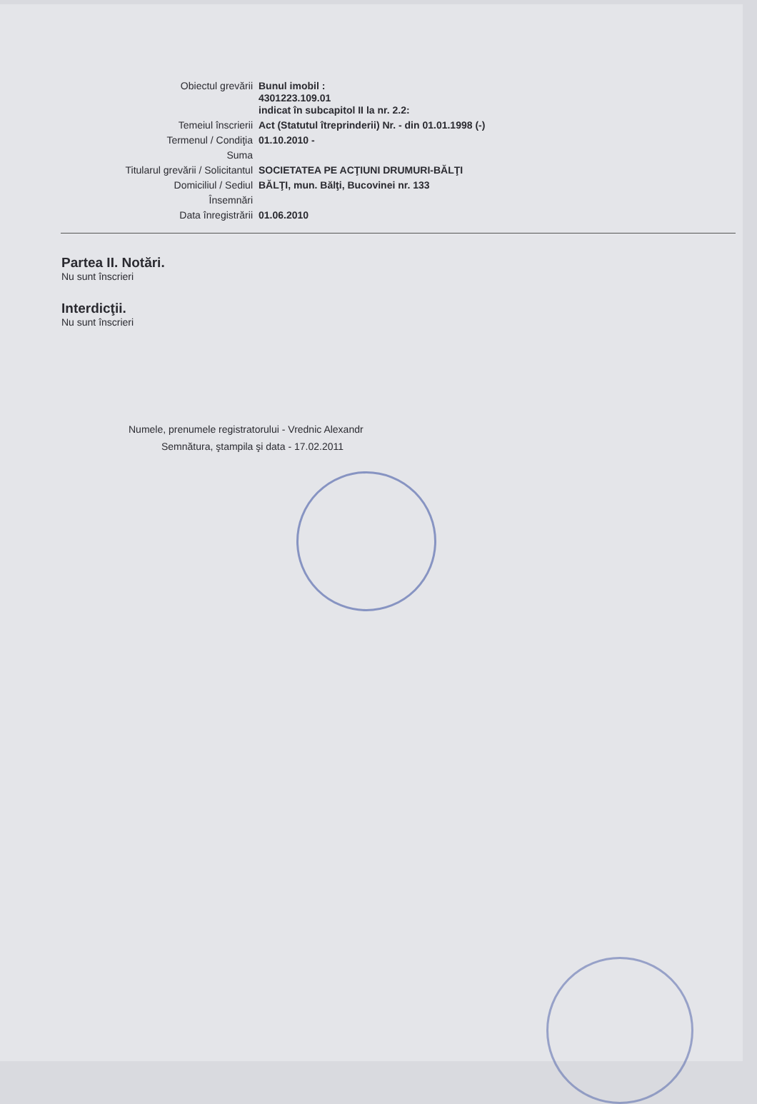| Obiectul grevării | Bunul imobil : 4301223.109.01 indicat în subcapitol II la nr. 2.2: |
| Temeiul înscrierii | Act (Statutul îtreprinderii) Nr. - din 01.01.1998 (-) |
| Termenul / Condiţia | 01.10.2010 - |
| Suma | |
| Titularul grevării / Solicitantul | SOCIETATEA PE ACŢIUNI DRUMURI-BĂLŢI |
| Domiciliul / Sediul | BĂLŢI, mun. Bălţi, Bucovinei nr. 133 |
| Însemnări | |
| Data înregistrării | 01.06.2010 |
Partea II. Notări.
Nu sunt înscrieri
Interdicţii.
Nu sunt înscrieri
Numele, prenumele registratorului - Vrednic Alexandr
Semnătura, ştampila şi data - 17.02.2011